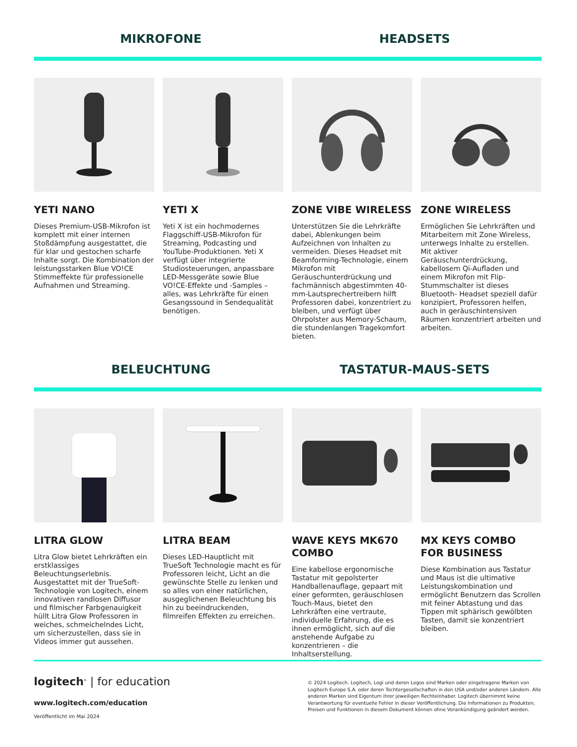MIKROFONE HEADSETS
YETI NANO
Dieses Premium-USB-Mikrofon ist komplett mit einer internen Stoßdämpfung ausgestattet, die für klar und gestochen scharfe Inhalte sorgt. Die Kombination der leistungsstarken Blue VO!CE Stimmeffekte für professionelle Aufnahmen und Streaming.
YETI X
Yeti X ist ein hochmodernes Flaggschiff-USB-Mikrofon für Streaming, Podcasting und YouTube-Produktionen. Yeti X verfügt über integrierte Studiosteuerungen, anpassbare LED-Messgeräte sowie Blue VO!CE-Effekte und -Samples – alles, was Lehrkräfte für einen Gesangssound in Sendequalität benötigen.
ZONE VIBE WIRELESS
Unterstützen Sie die Lehrkräfte dabei, Ablenkungen beim Aufzeich­nen von Inhalten zu vermeiden. Dieses Headset mit Beamfor­ming-Technologie, einem Mikrofon mit Geräuschunterdrückung und fachmännisch abgestimmten 40-mm-Lautsprechertreibern hilft Professoren dabei, konzentriert zu bleiben, und verfügt über Ohrpols­ter aus Memory-Schaum, die stun­denlangen Tragekomfort bieten.
ZONE WIRELESS
Ermöglichen Sie Lehrkräften und Mitarbeitern mit Zone Wireless, unterwegs Inhalte zu erstellen. Mit aktiver Geräuschunterdrückung, kabellosem Qi-Aufladen und einem Mikrofon mit Flip-Stummschalter ist dieses Bluetooth- Headset speziell dafür konzipiert, Professoren helfen, auch in geräuschintensiven Räumen konzentriert arbeiten und arbeiten.
BELEUCHTUNG TASTATUR-MAUS-SETS
LITRA GLOW
Litra Glow bietet Lehrkräften ein erstklassiges Beleuchtungserlebnis. Ausgestattet mit der TrueSoft-Technologie von Logitech, einem innovativen randlosen Diffusor und filmischer Farbgenauigkeit hüllt Litra Glow Professoren in weiches, schmeichelndes Licht, um sicherzustellen, dass sie in Videos immer gut aussehen.
LITRA BEAM
Dieses LED-Hauptlicht mit TrueSoft Technologie macht es für Professoren leicht, Licht an die gewünschte Stelle zu lenken und so alles von einer natürlichen, ausgeglichenen Beleuchtung bis hin zu beeindruckenden, filmreifen Effekten zu erreichen.
WAVE KEYS MK670 COMBO
Eine kabellose ergonomische Tastatur mit gepolsterter Handballenauflage, gepaart mit einer geformten, geräuschlosen Touch-Maus, bietet den Lehrkräften eine vertraute, individuelle Erfahrung, die es ihnen ermöglicht, sich auf die anstehende Aufgabe zu konzentrieren – die Inhaltserstellung.
MX KEYS COMBO FOR BUSINESS
Diese Kombination aus Tastatur und Maus ist die ultimative Leistungskombination und ermöglicht Benutzern das Scrollen mit feiner Abtastung und das Tippen mit sphärisch gewölbten Tasten, damit sie konzentriert bleiben.
logitech<sup>®</sup> | for education
www.logitech.com/education
Veröffentlicht im Mai 2024
© 2024 Logitech. Logitech, Logi und deren Logos sind Marken oder eingetragene Marken von Logitech Europe S.A. oder deren Tochtergesellschaften in den USA und/oder anderen Ländern. Alle anderen Marken sind Eigentum ihrer jeweiligen Rechteinhaber. Logitech übernimmt keine Verantwortung für eventuelle Fehler in dieser Veröffentlichung. Die Informationen zu Produkten, Preisen und Funktionen in diesem Dokument können ohne Vorankündigung geändert werden.